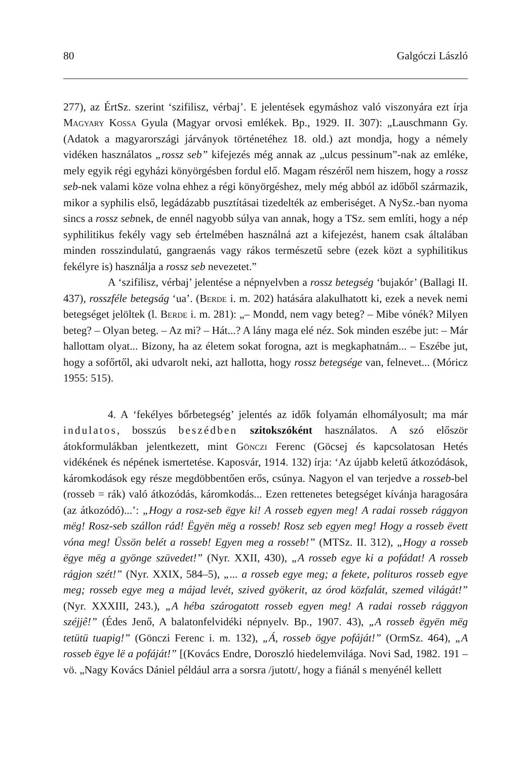80 Galgóczi László
277), az ÉrtSz. szerint ‘szifilisz, vérbaj’. E jelentések egymáshoz való viszonyára ezt írja Magyary Kossa Gyula (Magyar orvosi emlékek. Bp., 1929. II. 307): „Lauschmann Gy. (Adatok a magyarországi járványok történetéhez 18. old.) azt mondja, hogy a némely vidéken használatos „rossz seb” kifejezés még annak az „ulcus pessinum”-nak az emléke, mely egyik régi egyházi könyörgésben fordul elő. Magam részéről nem hiszem, hogy a rossz seb-nek valami köze volna ehhez a régi könyörgéshez, mely még abból az időből származik, mikor a syphilis első, legádázabb pusztításai tizedelték az emberiséget. A NySz.-ban nyoma sincs a rossz sebnek, de ennél nagyobb súlya van annak, hogy a TSz. sem említi, hogy a nép syphilitikus fekély vagy seb értelmében használná azt a kifejezést, hanem csak általában minden rosszindulatú, gangraenás vagy rákos természetű sebre (ezek közt a syphilitikus fekélyre is) használja a rossz seb nevezetet.”
A ‘szifilisz, vérbaj’ jelentése a népnyelvben a rossz betegség ‘bujakór’ (Ballagi II. 437), rosszféle betegság ‘ua’. (Berde i. m. 202) hatására alakulhatott ki, ezek a nevek nemi betegséget jelöltek (l. Berde i. m. 281): „– Mondd, nem vagy beteg? – Mibe vónék? Milyen beteg? – Olyan beteg. – Az mi? – Hát...? A lány maga elé néz. Sok minden eszébe jut: – Már hallottam olyat... Bizony, ha az életem sokat forogna, azt is megkaphatnám... – Eszébe jut, hogy a sofőrtől, aki udvarolt neki, azt hallotta, hogy rossz betegsége van, felnevet... (Móricz 1955: 515).
4. A ‘fekélyes bőrbetegség’ jelentés az idők folyamán elhomályosult; ma már indulatos, bosszús beszédben szitokszóként használatos. A szó először átokformulákban jelentkezett, mint Gönczi Ferenc (Göcsej és kapcsolatosan Hetés vidékének és népének ismertetése. Kaposvár, 1914. 132) írja: ‘Az újabb keletű átkozódások, káromkodások egy része megdöbbentően erős, csúnya. Nagyon el van terjedve a rosseb-bel (rosseb = rák) való átkozódás, káromkodás... Ezen rettenetes betegséget kívánja haragosára (az átkozódó)...’: „Hogy a rosz-seb ëgye ki! A rosseb egyen meg! A radai rosseb rággyon mëg! Rosz-seb szállon rád! Ëgyën mëg a rosseb! Rosz seb egyen meg! Hogy a rosseb ëvett vóna meg! Üssön belét a rosseb! Egyen meg a rosseb!” (MTSz. II. 312), „Hogy a rosseb ëgye mëg a gyönge szüvedet!” (Nyr. XXII, 430), „A rosseb egye ki a pofádat! A rosseb rágjon szét!” (Nyr. XXIX, 584–5), „... a rosseb egye meg; a fekete, polituros rosseb egye meg; rosseb egye meg a májad levét, szived gyökerit, az órod közfalát, szemed világát!” (Nyr. XXXIII, 243.), „A héba szárogatott rosseb egyen meg! A radai rosseb rággyon széjjê!” (Édes Jenő, A balatonfelvidéki népnyelv. Bp., 1907. 43), „A rosseb ëgyën mëg tetütü tuapig!” (Gönczi Ferenc i. m. 132), „Á, rosseb ögye pofáját!” (OrmSz. 464), „A rosseb ëgye lë a pofáját!” [(Kovács Endre, Doroszló hiedelemvilága. Novi Sad, 1982. 191 – vö. „Nagy Kovács Dániel például arra a sorsra /jutott/, hogy a fiánál s menyénél kellett